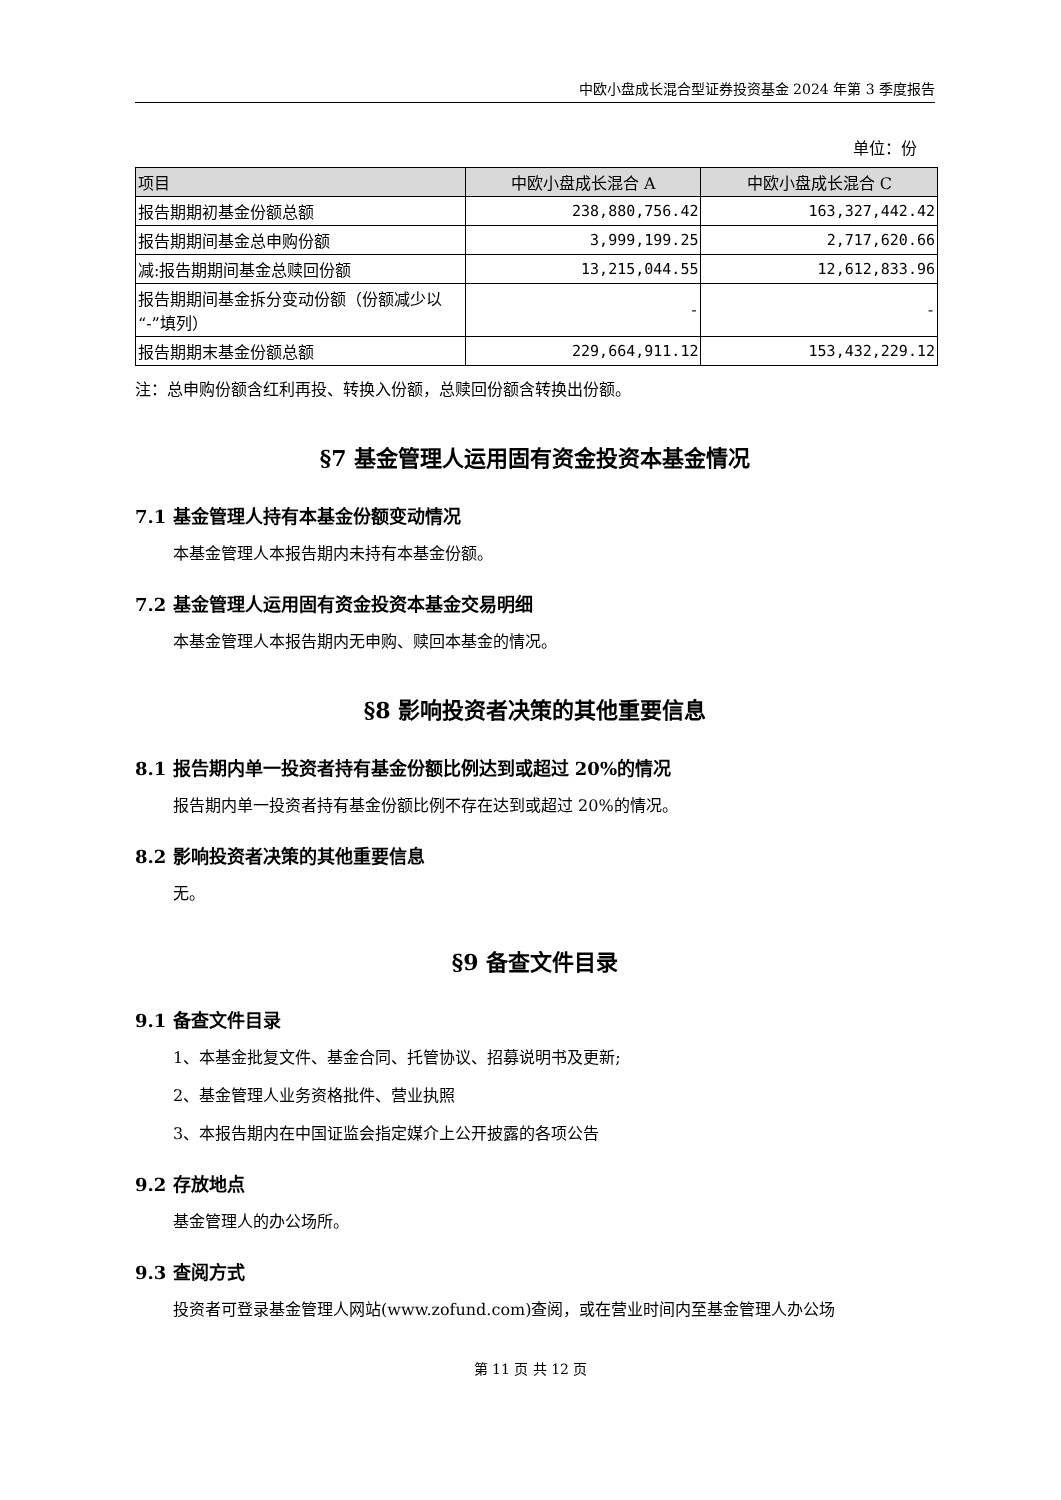中欧小盘成长混合型证券投资基金 2024 年第 3 季度报告
单位：份
| 项目 | 中欧小盘成长混合 A | 中欧小盘成长混合 C |
| --- | --- | --- |
| 报告期期初基金份额总额 | 238,880,756.42 | 163,327,442.42 |
| 报告期期间基金总申购份额 | 3,999,199.25 | 2,717,620.66 |
| 减:报告期期间基金总赎回份额 | 13,215,044.55 | 12,612,833.96 |
| 报告期期间基金拆分变动份额（份额减少以“-”填列） | - | - |
| 报告期期末基金份额总额 | 229,664,911.12 | 153,432,229.12 |
注：总申购份额含红利再投、转换入份额，总赎回份额含转换出份额。
§7 基金管理人运用固有资金投资本基金情况
7.1 基金管理人持有本基金份额变动情况
本基金管理人本报告期内未持有本基金份额。
7.2 基金管理人运用固有资金投资本基金交易明细
本基金管理人本报告期内无申购、赎回本基金的情况。
§8 影响投资者决策的其他重要信息
8.1 报告期内单一投资者持有基金份额比例达到或超过 20%的情况
报告期内单一投资者持有基金份额比例不存在达到或超过 20%的情况。
8.2 影响投资者决策的其他重要信息
无。
§9 备查文件目录
9.1 备查文件目录
1、本基金批复文件、基金合同、托管协议、招募说明书及更新;
2、基金管理人业务资格批件、营业执照
3、本报告期内在中国证监会指定媒介上公开披露的各项公告
9.2 存放地点
基金管理人的办公场所。
9.3 查阅方式
投资者可登录基金管理人网站(www.zofund.com)查阅，或在营业时间内至基金管理人办公场
第 11 页 共 12 页